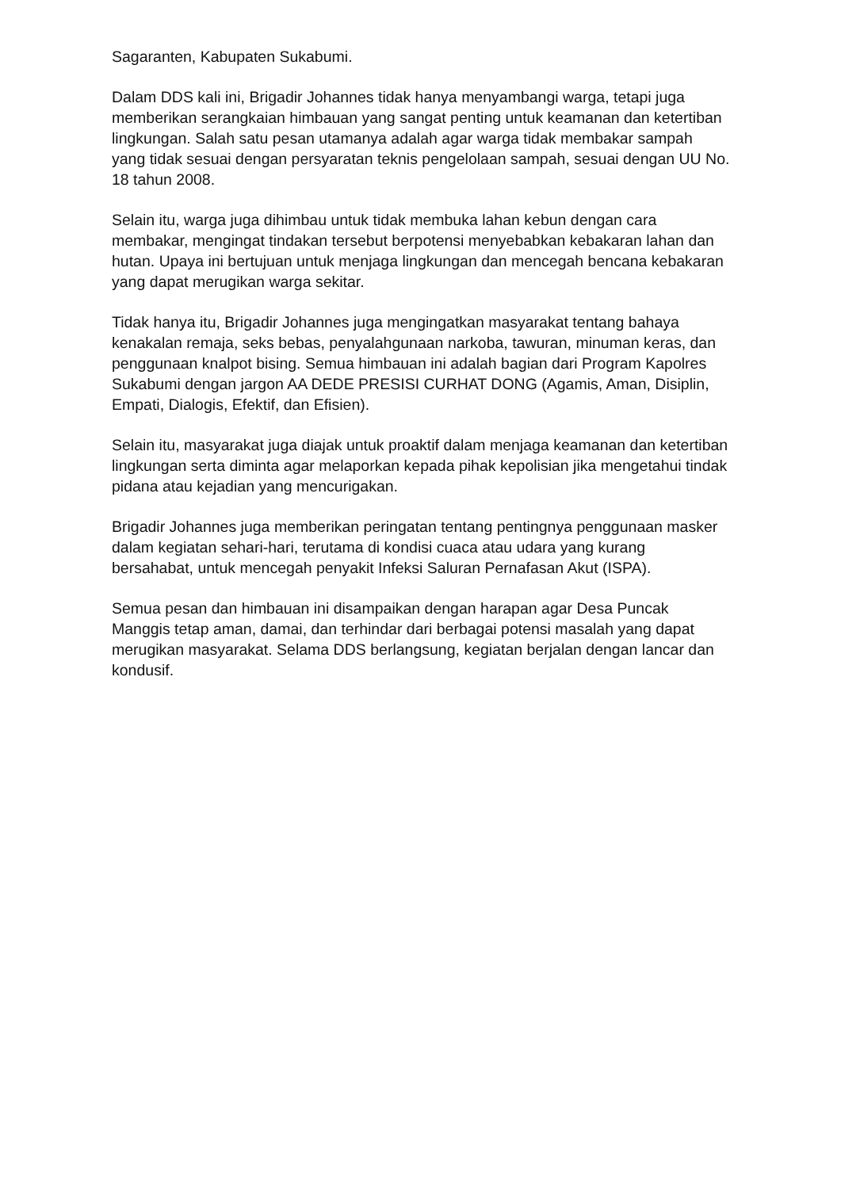Sagaranten, Kabupaten Sukabumi.
Dalam DDS kali ini, Brigadir Johannes tidak hanya menyambangi warga, tetapi juga memberikan serangkaian himbauan yang sangat penting untuk keamanan dan ketertiban lingkungan. Salah satu pesan utamanya adalah agar warga tidak membakar sampah yang tidak sesuai dengan persyaratan teknis pengelolaan sampah, sesuai dengan UU No. 18 tahun 2008.
Selain itu, warga juga dihimbau untuk tidak membuka lahan kebun dengan cara membakar, mengingat tindakan tersebut berpotensi menyebabkan kebakaran lahan dan hutan. Upaya ini bertujuan untuk menjaga lingkungan dan mencegah bencana kebakaran yang dapat merugikan warga sekitar.
Tidak hanya itu, Brigadir Johannes juga mengingatkan masyarakat tentang bahaya kenakalan remaja, seks bebas, penyalahgunaan narkoba, tawuran, minuman keras, dan penggunaan knalpot bising. Semua himbauan ini adalah bagian dari Program Kapolres Sukabumi dengan jargon AA DEDE PRESISI CURHAT DONG (Agamis, Aman, Disiplin, Empati, Dialogis, Efektif, dan Efisien).
Selain itu, masyarakat juga diajak untuk proaktif dalam menjaga keamanan dan ketertiban lingkungan serta diminta agar melaporkan kepada pihak kepolisian jika mengetahui tindak pidana atau kejadian yang mencurigakan.
Brigadir Johannes juga memberikan peringatan tentang pentingnya penggunaan masker dalam kegiatan sehari-hari, terutama di kondisi cuaca atau udara yang kurang bersahabat, untuk mencegah penyakit Infeksi Saluran Pernafasan Akut (ISPA).
Semua pesan dan himbauan ini disampaikan dengan harapan agar Desa Puncak Manggis tetap aman, damai, dan terhindar dari berbagai potensi masalah yang dapat merugikan masyarakat. Selama DDS berlangsung, kegiatan berjalan dengan lancar dan kondusif.